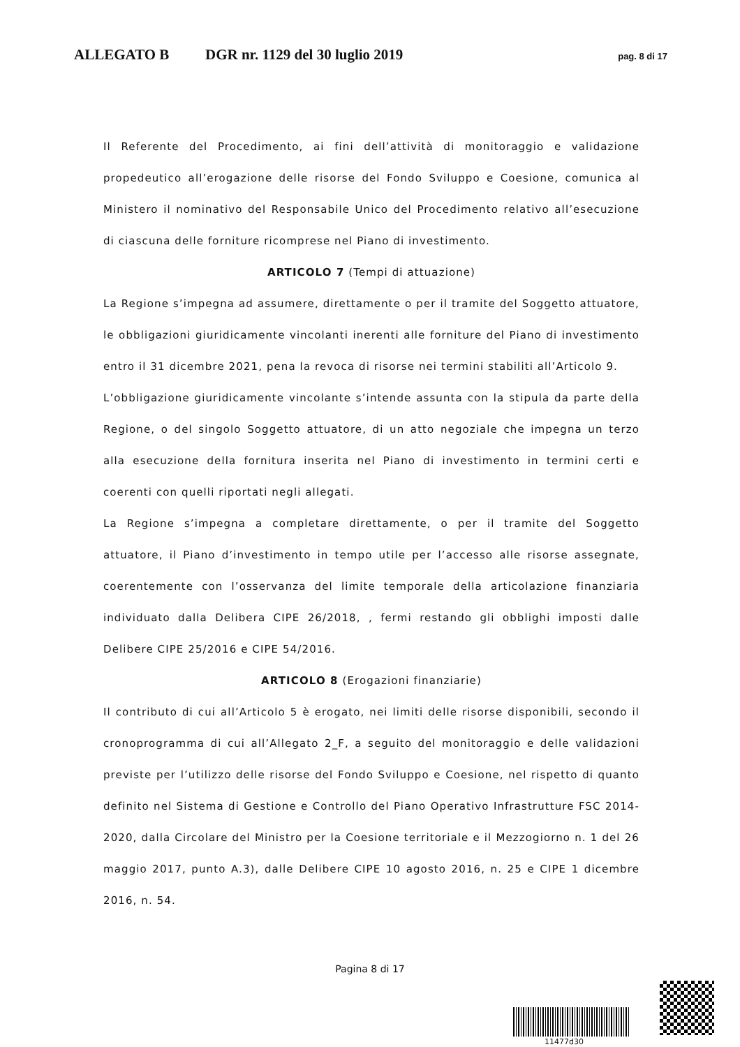ALLEGATO B DGR nr. 1129 del 30 luglio 2019 pag. 8 di 17
Il Referente del Procedimento, ai fini dell’attività di monitoraggio e validazione propedeutico all’erogazione delle risorse del Fondo Sviluppo e Coesione, comunica al Ministero il nominativo del Responsabile Unico del Procedimento relativo all’esecuzione di ciascuna delle forniture ricomprese nel Piano di investimento.
ARTICOLO 7 (Tempi di attuazione)
La Regione s’impegna ad assumere, direttamente o per il tramite del Soggetto attuatore, le obbligazioni giuridicamente vincolanti inerenti alle forniture del Piano di investimento entro il 31 dicembre 2021, pena la revoca di risorse nei termini stabiliti all’Articolo 9.
L’obbligazione giuridicamente vincolante s’intende assunta con la stipula da parte della Regione, o del singolo Soggetto attuatore, di un atto negoziale che impegna un terzo alla esecuzione della fornitura inserita nel Piano di investimento in termini certi e coerenti con quelli riportati negli allegati.
La Regione s’impegna a completare direttamente, o per il tramite del Soggetto attuatore, il Piano d’investimento in tempo utile per l’accesso alle risorse assegnate, coerentemente con l’osservanza del limite temporale della articolazione finanziaria individuato dalla Delibera CIPE 26/2018, , fermi restando gli obblighi imposti dalle Delibere CIPE 25/2016 e CIPE 54/2016.
ARTICOLO 8 (Erogazioni finanziarie)
Il contributo di cui all’Articolo 5 è erogato, nei limiti delle risorse disponibili, secondo il cronoprogramma di cui all’Allegato 2_F, a seguito del monitoraggio e delle validazioni previste per l’utilizzo delle risorse del Fondo Sviluppo e Coesione, nel rispetto di quanto definito nel Sistema di Gestione e Controllo del Piano Operativo Infrastrutture FSC 2014-2020, dalla Circolare del Ministro per la Coesione territoriale e il Mezzogiorno n. 1 del 26 maggio 2017, punto A.3), dalle Delibere CIPE 10 agosto 2016, n. 25 e CIPE 1 dicembre 2016, n. 54.
Pagina 8 di 17
11477d30